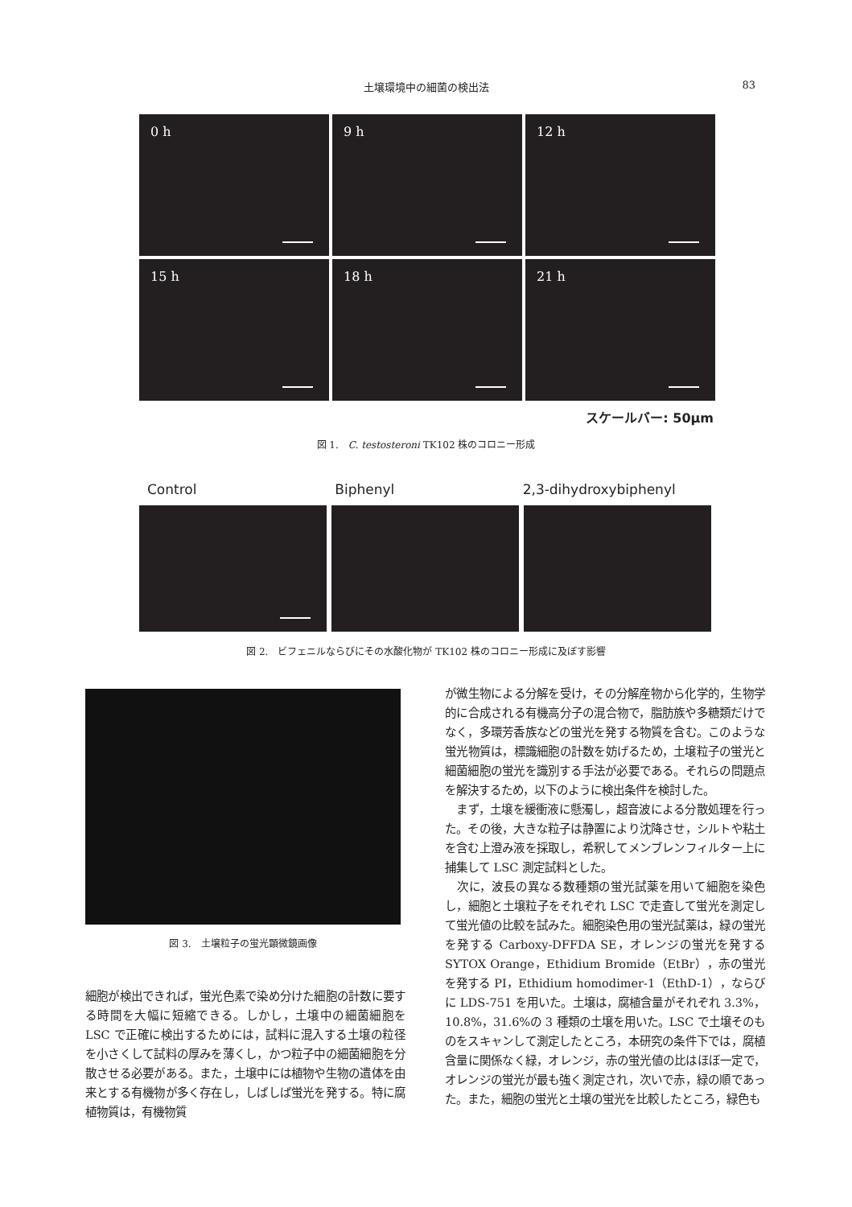土壌環境中の細菌の検出法
83
0 h
9 h
12 h
15 h
18 h
21 h
スケールバー: 50μm
図 1.　C. testosteroni TK102 株のコロニー形成
Control Biphenyl 2,3-dihydroxybiphenyl
図 2.　ビフェニルならびにその水酸化物が TK102 株のコロニー形成に及ぼす影響
図 3.　土壌粒子の蛍光顕微鏡画像
細胞が検出できれば，蛍光色素で染め分けた細胞の計数に要する時間を大幅に短縮できる。しかし，土壌中の細菌細胞を LSC で正確に検出するためには，試料に混入する土壌の粒径を小さくして試料の厚みを薄くし，かつ粒子中の細菌細胞を分散させる必要がある。また，土壌中には植物や生物の遺体を由来とする有機物が多く存在し，しばしば蛍光を発する。特に腐植物質は，有機物質
が微生物による分解を受け，その分解産物から化学的，生物学的に合成される有機高分子の混合物で，脂肪族や多糖類だけでなく，多環芳香族などの蛍光を発する物質を含む。このような蛍光物質は，標識細胞の計数を妨げるため，土壌粒子の蛍光と細菌細胞の蛍光を識別する手法が必要である。それらの問題点を解決するため，以下のように検出条件を検討した。
　まず，土壌を緩衝液に懸濁し，超音波による分散処理を行った。その後，大きな粒子は静置により沈降させ，シルトや粘土を含む上澄み液を採取し，希釈してメンブレンフィルター上に捕集して LSC 測定試料とした。
　次に，波長の異なる数種類の蛍光試薬を用いて細胞を染色し，細胞と土壌粒子をそれぞれ LSC で走査して蛍光を測定して蛍光値の比較を試みた。細胞染色用の蛍光試薬は，緑の蛍光を発する Carboxy-DFFDA SE，オレンジの蛍光を発する SYTOX Orange，Ethidium Bromide（EtBr），赤の蛍光を発する PI，Ethidium homodimer-1（EthD-1），ならびに LDS-751 を用いた。土壌は，腐植含量がそれぞれ 3.3%，10.8%，31.6%の 3 種類の土壌を用いた。LSC で土壌そのものをスキャンして測定したところ，本研究の条件下では，腐植含量に関係なく緑，オレンジ，赤の蛍光値の比はほぼ一定で，オレンジの蛍光が最も強く測定され，次いで赤，緑の順であった。また，細胞の蛍光と土壌の蛍光を比較したところ，緑色も